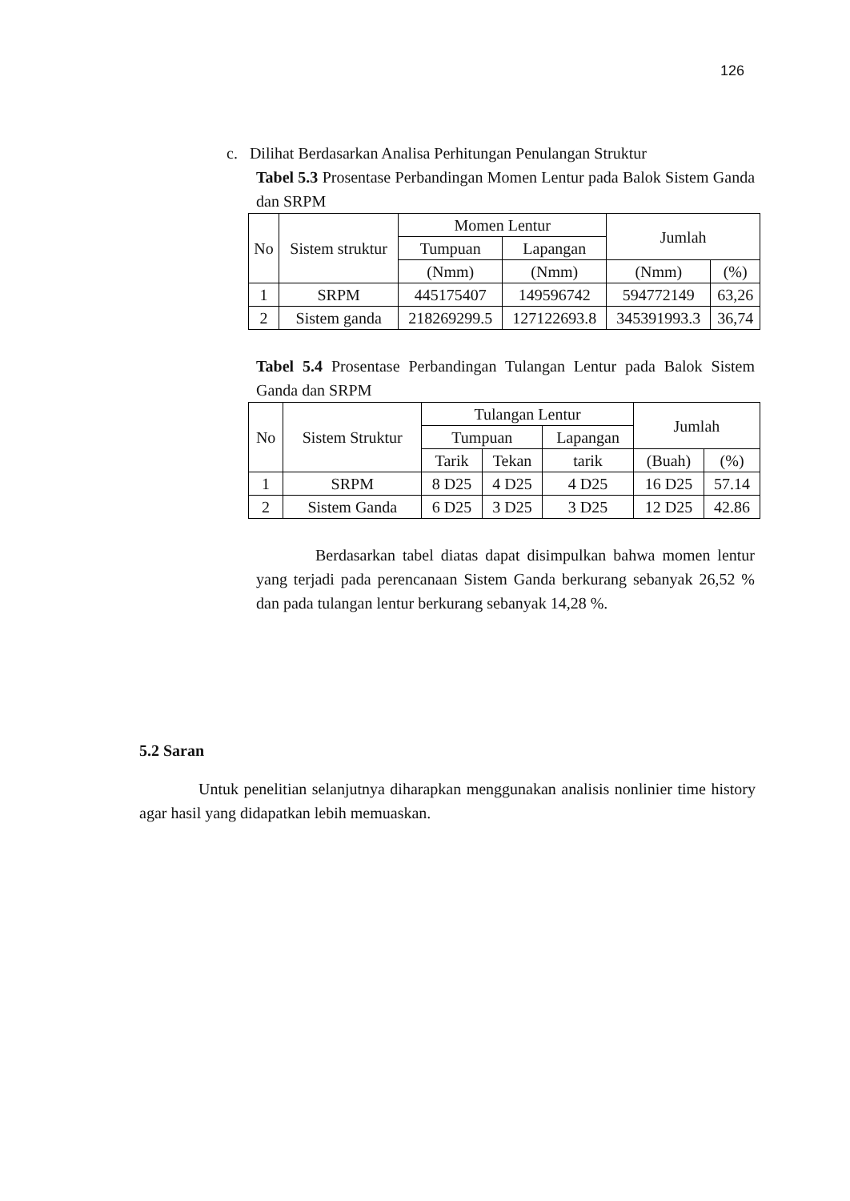126
c. Dilihat Berdasarkan Analisa Perhitungan Penulangan Struktur
Tabel 5.3 Prosentase Perbandingan Momen Lentur pada Balok Sistem Ganda dan SRPM
| No | Sistem struktur | Momen Lentur | | Jumlah | |
| | | Tumpuan | Lapangan | | |
| | | (Nmm) | (Nmm) | (Nmm) | (%) |
| 1 | SRPM | 445175407 | 149596742 | 594772149 | 63,26 |
| 2 | Sistem ganda | 218269299.5 | 127122693.8 | 345391993.3 | 36,74 |
Tabel 5.4 Prosentase Perbandingan Tulangan Lentur pada Balok Sistem Ganda dan SRPM
| No | Sistem Struktur | Tulangan Lentur | | | Jumlah | |
| | | Tumpuan | | Lapangan | | |
| | | Tarik | Tekan | tarik | (Buah) | (%) |
| 1 | SRPM | 8 D25 | 4 D25 | 4 D25 | 16 D25 | 57.14 |
| 2 | Sistem Ganda | 6 D25 | 3 D25 | 3 D25 | 12 D25 | 42.86 |
Berdasarkan tabel diatas dapat disimpulkan bahwa momen lentur yang terjadi pada perencanaan Sistem Ganda berkurang sebanyak 26,52 % dan pada tulangan lentur berkurang sebanyak 14,28 %.
5.2 Saran
Untuk penelitian selanjutnya diharapkan menggunakan analisis nonlinier time history agar hasil yang didapatkan lebih memuaskan.